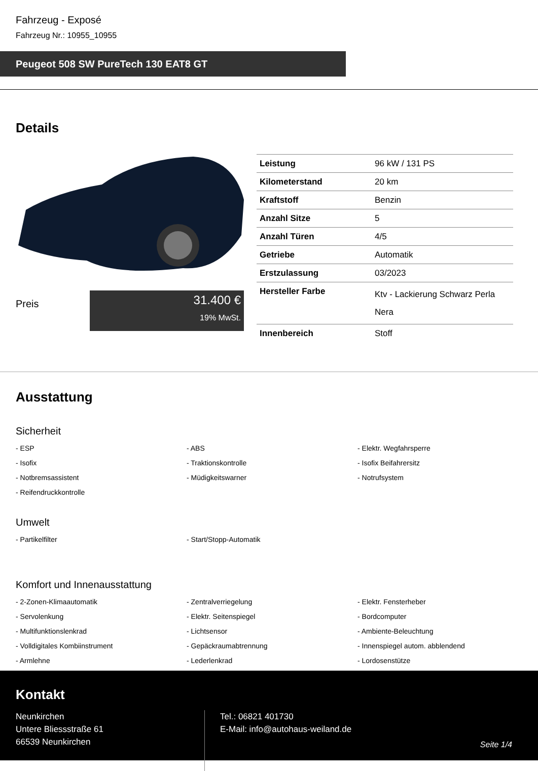Fahrzeug - Exposé
Fahrzeug Nr.: 10955_10955
Peugeot 508 SW PureTech 130 EAT8 GT
Details
Preis
31.400 €
19% MwSt.
| Leistung | 96 kW / 131 PS |
| Kilometerstand | 20 km |
| Kraftstoff | Benzin |
| Anzahl Sitze | 5 |
| Anzahl Türen | 4/5 |
| Getriebe | Automatik |
| Erstzulassung | 03/2023 |
| Hersteller Farbe | Ktv - Lackierung Schwarz Perla Nera |
| Innenbereich | Stoff |
Ausstattung
Sicherheit
- ESP
- ABS
- Elektr. Wegfahrsperre
- Isofix
- Traktionskontrolle
- Isofix Beifahrersitz
- Notbremsassistent
- Müdigkeitswarner
- Notrufsystem
- Reifendruckkontrolle
Umwelt
- Partikelfilter
- Start/Stopp-Automatik
Komfort und Innenausstattung
- 2-Zonen-Klimaautomatik
- Zentralverriegelung
- Elektr. Fensterheber
- Servolenkung
- Elektr. Seitenspiegel
- Bordcomputer
- Multifunktionslenkrad
- Lichtsensor
- Ambiente-Beleuchtung
- Volldigitales Kombiinstrument
- Gepäckraumabtrennung
- Innenspiegel autom. abblendend
- Armlehne
- Lederlenkrad
- Lordosenstütze
Kontakt
Neunkirchen
Untere Bliessstraße 61
66539 Neunkirchen
Tel.: 06821 401730
E-Mail: info@autohaus-weiland.de
Seite 1/4